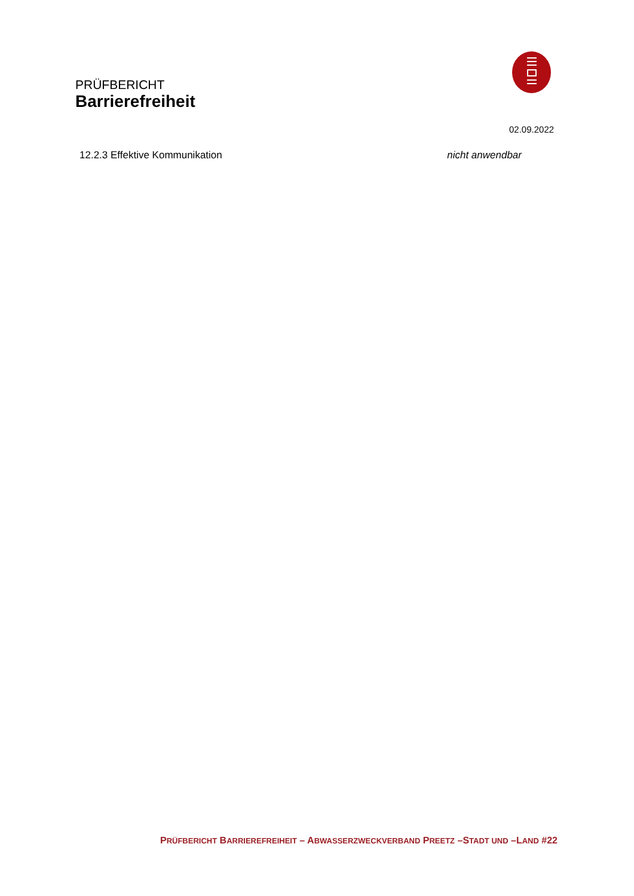PRÜFBERICHT
Barrierefreiheit
02.09.2022
12.2.3 Effektive Kommunikation nicht anwendbar
PRÜFBERICHT BARRIEREFREIHEIT – ABWASSERZWECKVERBAND PREETZ –STADT UND –LAND #22